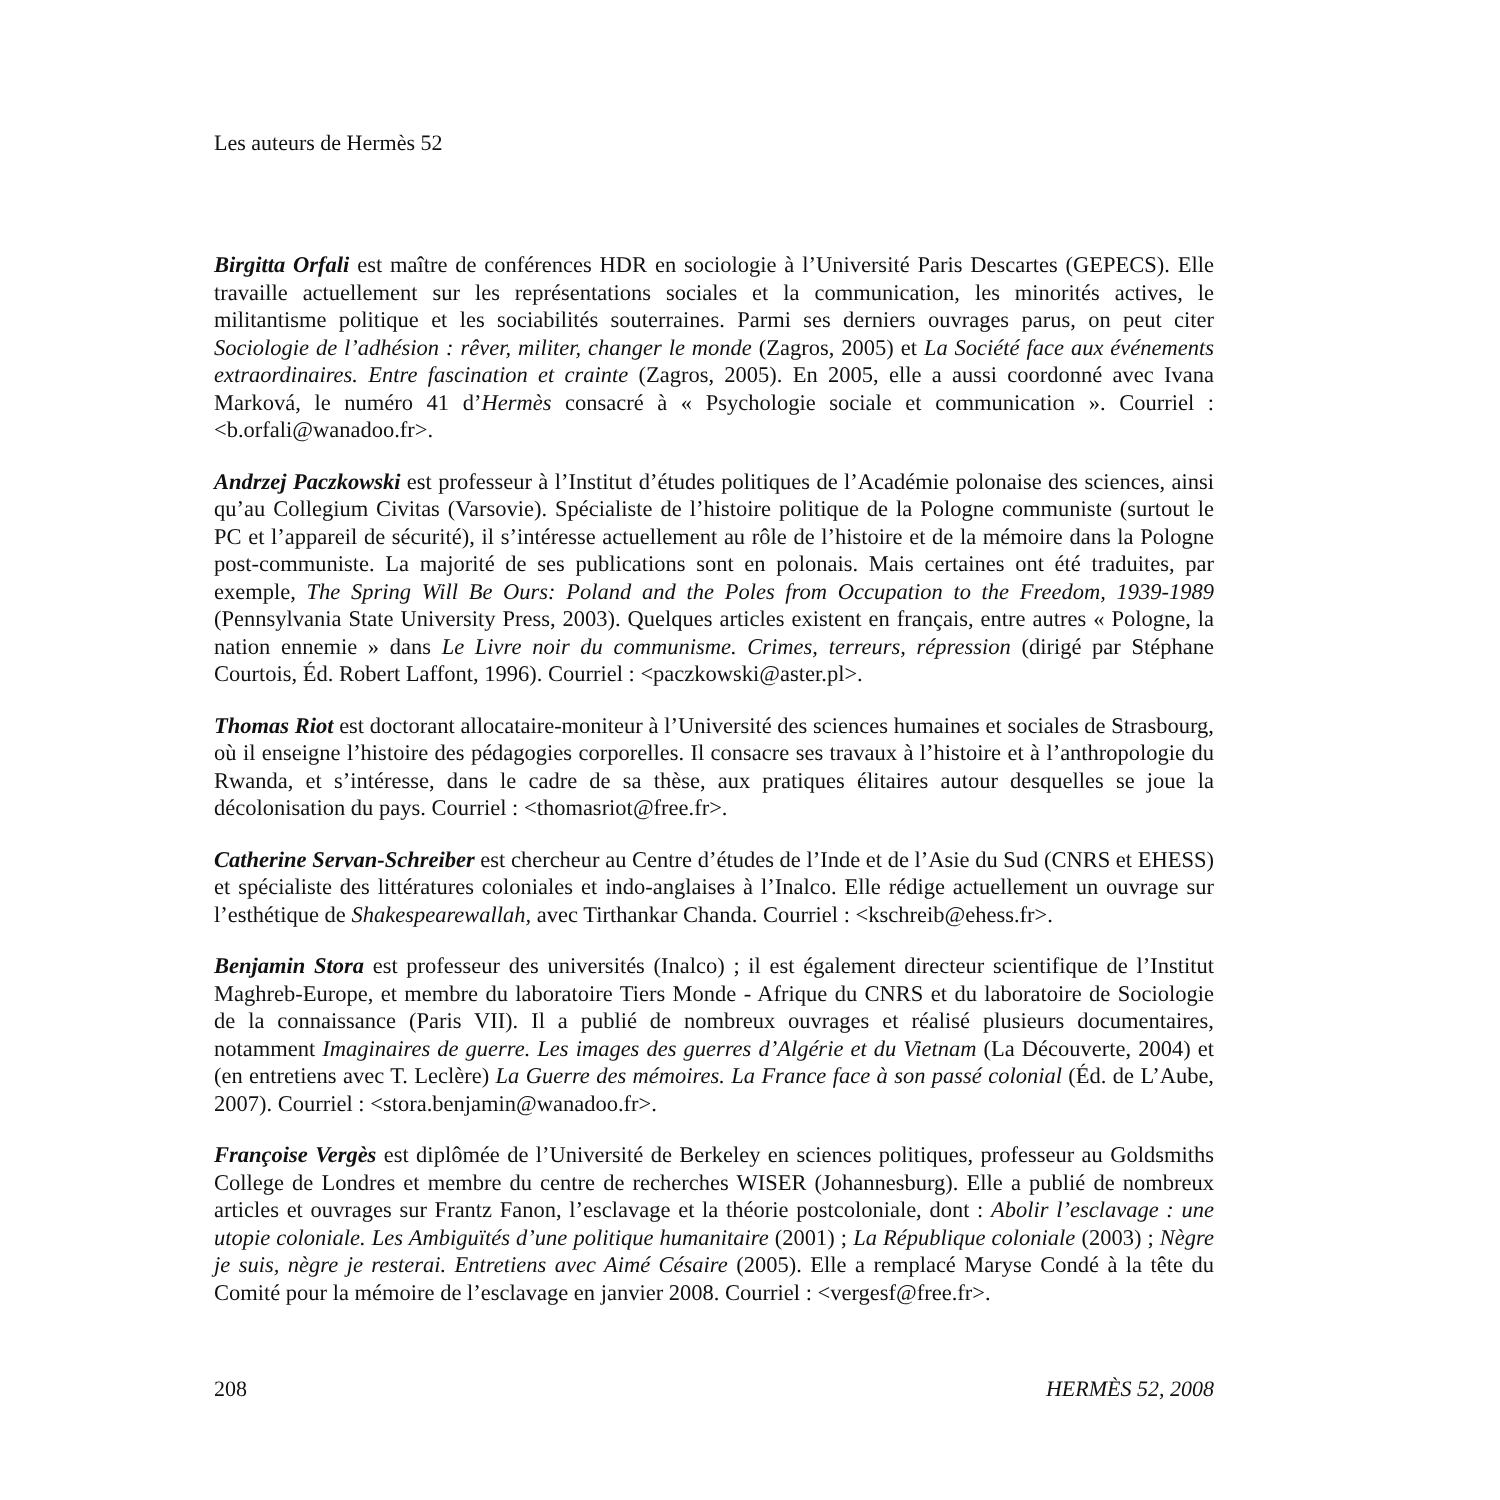Les auteurs de Hermès 52
Birgitta Orfali est maître de conférences HDR en sociologie à l’Université Paris Descartes (GEPECS). Elle travaille actuellement sur les représentations sociales et la communication, les minorités actives, le militantisme politique et les sociabilités souterraines. Parmi ses derniers ouvrages parus, on peut citer Sociologie de l’adhésion : rêver, militer, changer le monde (Zagros, 2005) et La Société face aux événements extraordinaires. Entre fascination et crainte (Zagros, 2005). En 2005, elle a aussi coordonné avec Ivana Marková, le numéro 41 d’Hermès consacré à « Psychologie sociale et communication ». Courriel : <b.orfali@wanadoo.fr>.
Andrzej Paczkowski est professeur à l’Institut d’études politiques de l’Académie polonaise des sciences, ainsi qu’au Collegium Civitas (Varsovie). Spécialiste de l’histoire politique de la Pologne communiste (surtout le PC et l’appareil de sécurité), il s’intéresse actuellement au rôle de l’histoire et de la mémoire dans la Pologne post-communiste. La majorité de ses publications sont en polonais. Mais certaines ont été traduites, par exemple, The Spring Will Be Ours: Poland and the Poles from Occupation to the Freedom, 1939-1989 (Pennsylvania State University Press, 2003). Quelques articles existent en français, entre autres « Pologne, la nation ennemie » dans Le Livre noir du communisme. Crimes, terreurs, répression (dirigé par Stéphane Courtois, Éd. Robert Laffont, 1996). Courriel : <paczkowski@aster.pl>.
Thomas Riot est doctorant allocataire-moniteur à l’Université des sciences humaines et sociales de Strasbourg, où il enseigne l’histoire des pédagogies corporelles. Il consacre ses travaux à l’histoire et à l’anthropologie du Rwanda, et s’intéresse, dans le cadre de sa thèse, aux pratiques élitaires autour desquelles se joue la décolonisation du pays. Courriel : <thomasriot@free.fr>.
Catherine Servan-Schreiber est chercheur au Centre d’études de l’Inde et de l’Asie du Sud (CNRS et EHESS) et spécialiste des littératures coloniales et indo-anglaises à l’Inalco. Elle rédige actuellement un ouvrage sur l’esthétique de Shakespearewallah, avec Tirthankar Chanda. Courriel : <kschreib@ehess.fr>.
Benjamin Stora est professeur des universités (Inalco) ; il est également directeur scientifique de l’Institut Maghreb-Europe, et membre du laboratoire Tiers Monde - Afrique du CNRS et du laboratoire de Sociologie de la connaissance (Paris VII). Il a publié de nombreux ouvrages et réalisé plusieurs documentaires, notamment Imaginaires de guerre. Les images des guerres d’Algérie et du Vietnam (La Découverte, 2004) et (en entretiens avec T. Leclère) La Guerre des mémoires. La France face à son passé colonial (Éd. de L’Aube, 2007). Courriel : <stora.benjamin@wanadoo.fr>.
Françoise Vergès est diplômée de l’Université de Berkeley en sciences politiques, professeur au Goldsmiths College de Londres et membre du centre de recherches WISER (Johannesburg). Elle a publié de nombreux articles et ouvrages sur Frantz Fanon, l’esclavage et la théorie postcoloniale, dont : Abolir l’esclavage : une utopie coloniale. Les Ambiguïtés d’une politique humanitaire (2001) ; La République coloniale (2003) ; Nègre je suis, nègre je resterai. Entretiens avec Aimé Césaire (2005). Elle a remplacé Maryse Condé à la tête du Comité pour la mémoire de l’esclavage en janvier 2008. Courriel : <vergesf@free.fr>.
208 HERMÈS 52, 2008